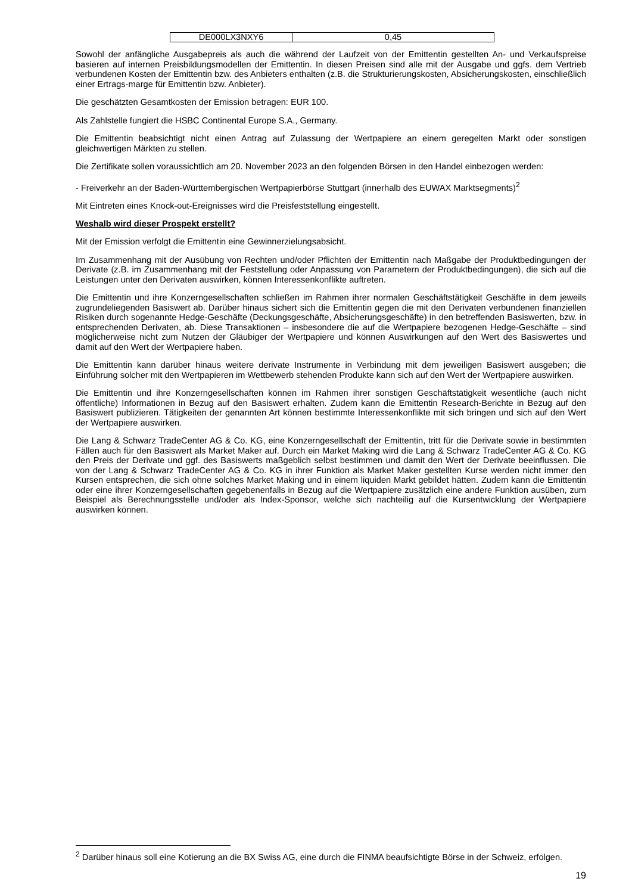| DE000LX3NXY6 | 0,45 |
Sowohl der anfängliche Ausgabepreis als auch die während der Laufzeit von der Emittentin gestellten An- und Verkaufspreise basieren auf internen Preisbildungsmodellen der Emittentin. In diesen Preisen sind alle mit der Ausgabe und ggfs. dem Vertrieb verbundenen Kosten der Emittentin bzw. des Anbieters enthalten (z.B. die Strukturierungskosten, Absicherungskosten, einschließlich einer Ertrags-marge für Emittentin bzw. Anbieter).
Die geschätzten Gesamtkosten der Emission betragen: EUR 100.
Als Zahlstelle fungiert die HSBC Continental Europe S.A., Germany.
Die Emittentin beabsichtigt nicht einen Antrag auf Zulassung der Wertpapiere an einem geregelten Markt oder sonstigen gleichwertigen Märkten zu stellen.
Die Zertifikate sollen voraussichtlich am 20. November 2023 an den folgenden Börsen in den Handel einbezogen werden:
- Freiverkehr an der Baden-Württembergischen Wertpapierbörse Stuttgart (innerhalb des EUWAX Marktsegments)<sup>2</sup>
Mit Eintreten eines Knock-out-Ereignisses wird die Preisfeststellung eingestellt.
Weshalb wird dieser Prospekt erstellt?
Mit der Emission verfolgt die Emittentin eine Gewinnerzielungsabsicht.
Im Zusammenhang mit der Ausübung von Rechten und/oder Pflichten der Emittentin nach Maßgabe der Produktbedingungen der Derivate (z.B. im Zusammenhang mit der Feststellung oder Anpassung von Parametern der Produktbedingungen), die sich auf die Leistungen unter den Derivaten auswirken, können Interessenkonflikte auftreten.
Die Emittentin und ihre Konzerngesellschaften schließen im Rahmen ihrer normalen Geschäftstätigkeit Geschäfte in dem jeweils zugrundeliegenden Basiswert ab. Darüber hinaus sichert sich die Emittentin gegen die mit den Derivaten verbundenen finanziellen Risiken durch sogenannte Hedge-Geschäfte (Deckungsgeschäfte, Absicherungsgeschäfte) in den betreffenden Basiswerten, bzw. in entsprechenden Derivaten, ab. Diese Transaktionen – insbesondere die auf die Wertpapiere bezogenen Hedge-Geschäfte – sind möglicherweise nicht zum Nutzen der Gläubiger der Wertpapiere und können Auswirkungen auf den Wert des Basiswertes und damit auf den Wert der Wertpapiere haben.
Die Emittentin kann darüber hinaus weitere derivate Instrumente in Verbindung mit dem jeweiligen Basiswert ausgeben; die Einführung solcher mit den Wertpapieren im Wettbewerb stehenden Produkte kann sich auf den Wert der Wertpapiere auswirken.
Die Emittentin und ihre Konzerngesellschaften können im Rahmen ihrer sonstigen Geschäftstätigkeit wesentliche (auch nicht öffentliche) Informationen in Bezug auf den Basiswert erhalten. Zudem kann die Emittentin Research-Berichte in Bezug auf den Basiswert publizieren. Tätigkeiten der genannten Art können bestimmte Interessenkonflikte mit sich bringen und sich auf den Wert der Wertpapiere auswirken.
Die Lang & Schwarz TradeCenter AG & Co. KG, eine Konzerngesellschaft der Emittentin, tritt für die Derivate sowie in bestimmten Fällen auch für den Basiswert als Market Maker auf. Durch ein Market Making wird die Lang & Schwarz TradeCenter AG & Co. KG den Preis der Derivate und ggf. des Basiswerts maßgeblich selbst bestimmen und damit den Wert der Derivate beeinflussen. Die von der Lang & Schwarz TradeCenter AG & Co. KG in ihrer Funktion als Market Maker gestellten Kurse werden nicht immer den Kursen entsprechen, die sich ohne solches Market Making und in einem liquiden Markt gebildet hätten. Zudem kann die Emittentin oder eine ihrer Konzerngesellschaften gegebenenfalls in Bezug auf die Wertpapiere zusätzlich eine andere Funktion ausüben, zum Beispiel als Berechnungsstelle und/oder als Index-Sponsor, welche sich nachteilig auf die Kursentwicklung der Wertpapiere auswirken können.
<sup>2</sup> Darüber hinaus soll eine Kotierung an die BX Swiss AG, eine durch die FINMA beaufsichtigte Börse in der Schweiz, erfolgen.
19